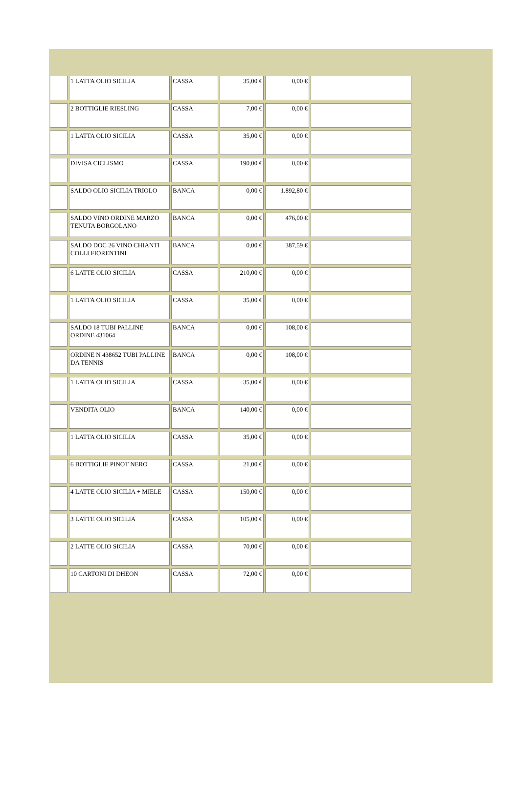| | 1 LATTA OLIO SICILIA | CASSA | 35,00 € | 0,00 € | |
| | 2 BOTTIGLIE RIESLING | CASSA | 7,00 € | 0,00 € | |
| | 1 LATTA OLIO SICILIA | CASSA | 35,00 € | 0,00 € | |
| | DIVISA CICLISMO | CASSA | 190,00 € | 0,00 € | |
| | SALDO OLIO SICILIA TRIOLO | BANCA | 0,00 € | 1.892,80 € | |
| | SALDO VINO ORDINE MARZO TENUTA BORGOLANO | BANCA | 0,00 € | 476,00 € | |
| | SALDO DOC 26 VINO CHIANTI COLLI FIORENTINI | BANCA | 0,00 € | 387,59 € | |
| | 6 LATTE OLIO SICILIA | CASSA | 210,00 € | 0,00 € | |
| | 1 LATTA OLIO SICILIA | CASSA | 35,00 € | 0,00 € | |
| | SALDO 18 TUBI PALLINE ORDINE 431064 | BANCA | 0,00 € | 108,00 € | |
| | ORDINE N 438652 TUBI PALLINE DA TENNIS | BANCA | 0,00 € | 108,00 € | |
| | 1 LATTA OLIO SICILIA | CASSA | 35,00 € | 0,00 € | |
| | VENDITA OLIO | BANCA | 140,00 € | 0,00 € | |
| | 1 LATTA OLIO SICILIA | CASSA | 35,00 € | 0,00 € | |
| | 6 BOTTIGLIE PINOT NERO | CASSA | 21,00 € | 0,00 € | |
| | 4 LATTE OLIO SICILIA + MIELE | CASSA | 150,00 € | 0,00 € | |
| | 3 LATTE OLIO SICILIA | CASSA | 105,00 € | 0,00 € | |
| | 2 LATTE OLIO SICILIA | CASSA | 70,00 € | 0,00 € | |
| | 10 CARTONI DI DHEON | CASSA | 72,00 € | 0,00 € | |